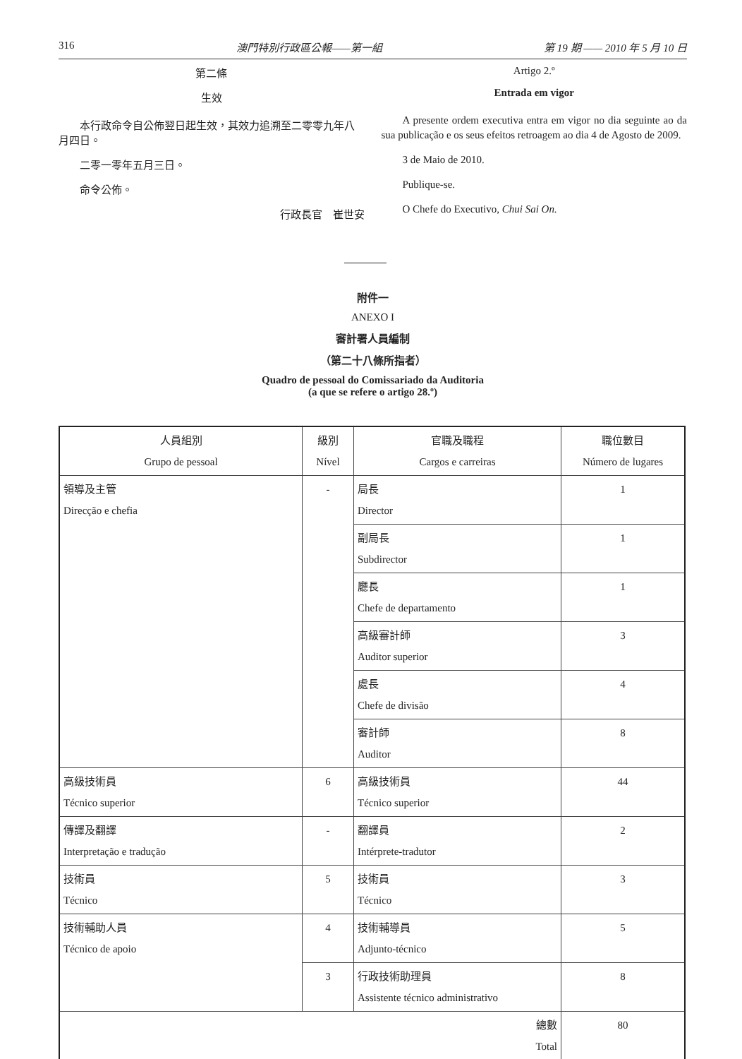316 澳門特別行政區公報——第一組 第 19 期 —— 2010 年 5 月 10 日
第二條
生效
本行政命令自公佈翌日起生效，其效力追溯至二零零九年八月四日。
二零一零年五月三日。
命令公佈。
行政長官　崔世安
Artigo 2.º
Entrada em vigor
A presente ordem executiva entra em vigor no dia seguinte ao da sua publicação e os seus efeitos retroagem ao dia 4 de Agosto de 2009.
3 de Maio de 2010.
Publique-se.
O Chefe do Executivo, Chui Sai On.
附件一
ANEXO I
審計署人員編制
（第二十八條所指者）
Quadro de pessoal do Comissariado da Auditoria
(a que se refere o artigo 28.º)
| 人員組別 Grupo de pessoal | 級別 Nível | 官職及職程 Cargos e carreiras | 職位數目 Número de lugares |
| --- | --- | --- | --- |
| 領導及主管 Direcção e chefia | - | 局長 Director | 1 |
| | | 副局長 Subdirector | 1 |
| | | 廳長 Chefe de departamento | 1 |
| | | 高級審計師 Auditor superior | 3 |
| | | 處長 Chefe de divisão | 4 |
| | | 審計師 Auditor | 8 |
| 高級技術員 Técnico superior | 6 | 高級技術員 Técnico superior | 44 |
| 傳譯及翻譯 Interpretação e tradução | - | 翻譯員 Intérprete-tradutor | 2 |
| 技術員 Técnico | 5 | 技術員 Técnico | 3 |
| 技術輔助人員 Técnico de apoio | 4 | 技術輔導員 Adjunto-técnico | 5 |
| | 3 | 行政技術助理員 Assistente técnico administrativo | 8 |
| 總數 Total | | | 80 |